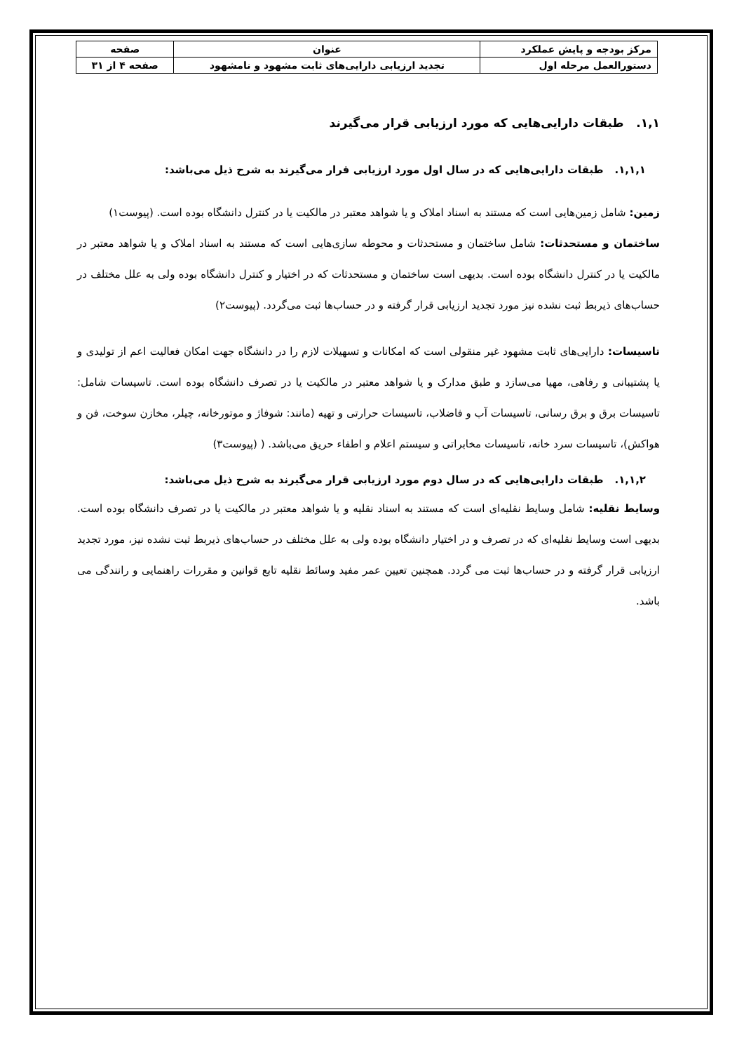| مرکز بودجه و پایش عملکرد | عنوان | صفحه |
| --- | --- | --- |
| دستورالعمل مرحله اول | تجدید ارزیابی دارایی‌های ثابت مشهود و نامشهود | صفحه ۴ از ۳۱ |
۱,۱. طبقات دارایی‌هایی که مورد ارزیابی قرار می‌گیرند
۱,۱,۱. طبقات دارایی‌هایی که در سال اول مورد ارزیابی قرار می‌گیرند به شرح ذیل می‌باشد:
زمین: شامل زمین‌هایی است که مستند به اسناد املاک و یا شواهد معتبر در مالکیت یا در کنترل دانشگاه بوده است. (پیوست۱)
ساختمان و مستحدثات: شامل ساختمان و مستحدثات و محوطه سازی‌هایی است که مستند به اسناد املاک و یا شواهد معتبر در مالکیت یا در کنترل دانشگاه بوده است. بدیهی است ساختمان و مستحدثات که در اختیار و کنترل دانشگاه بوده ولی به علل مختلف در حساب‌های ذیربط ثبت نشده نیز مورد تجدید ارزیابی قرار گرفته و در حساب‌ها ثبت می‌گردد. (پیوست۲)
تاسیسات: دارایی‌های ثابت مشهود غیر منقولی است که امکانات و تسهیلات لازم را در دانشگاه جهت امکان فعالیت اعم از تولیدی و یا پشتیبانی و رفاهی، مهیا می‌سازد و طبق مدارک و یا شواهد معتبر در مالکیت یا در تصرف دانشگاه بوده است. تاسیسات شامل: تاسیسات برق و برق رسانی، تاسیسات آب و فاضلاب، تاسیسات حرارتی و تهیه (مانند: شوفاژ و موتورخانه، چیلر، مخازن سوخت، فن و هواکش)، تاسیسات سرد خانه، تاسیسات مخابراتی و سیستم اعلام و اطفاء حریق می‌باشد. ( (پیوست۳)
۱,۱,۲. طبقات دارایی‌هایی که در سال دوم مورد ارزیابی قرار می‌گیرند به شرح ذیل می‌باشد:
وسایط نقلیه: شامل وسایط نقلیه‌ای است که مستند به اسناد نقلیه و یا شواهد معتبر در مالکیت یا در تصرف دانشگاه بوده است. بدیهی است وسایط نقلیه‌ای که در تصرف و در اختیار دانشگاه بوده ولی به علل مختلف در حساب‌های ذیربط ثبت نشده نیز، مورد تجدید ارزیابی قرار گرفته و در حساب‌ها ثبت می گردد. همچنین تعیین عمر مفید وسائط نقلیه تابع قوانین و مقررات راهنمایی و رانندگی می باشد.